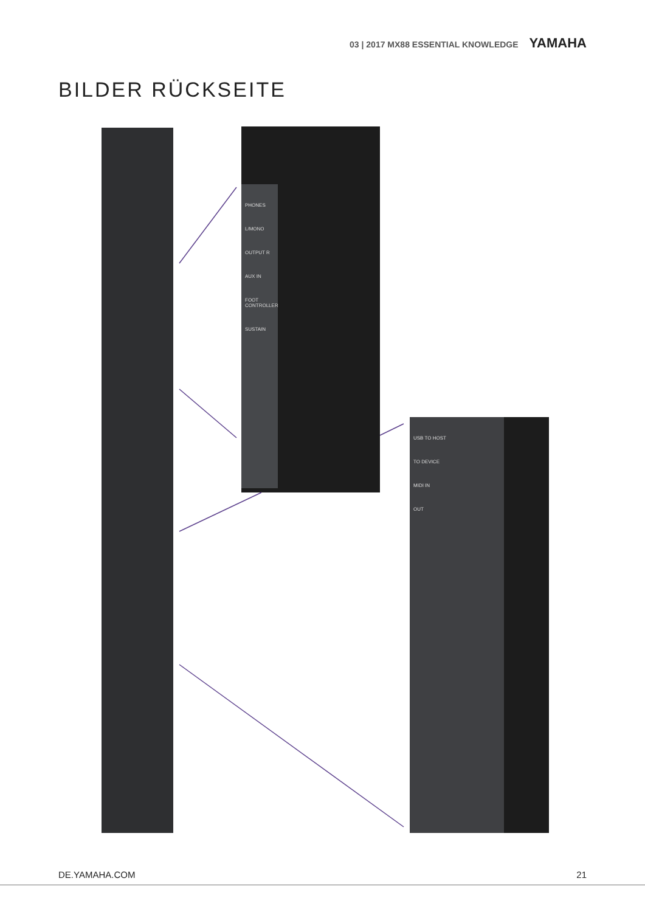03 | 2017 MX88 ESSENTIAL KNOWLEDGE YAMAHA
BILDER RÜCKSEITE
PHONES
L/MONO
OUTPUT R
AUX IN
FOOT CONTROLLER
SUSTAIN
USB TO HOST
TO DEVICE
MIDI IN
OUT
DE.YAMAHA.COM 21